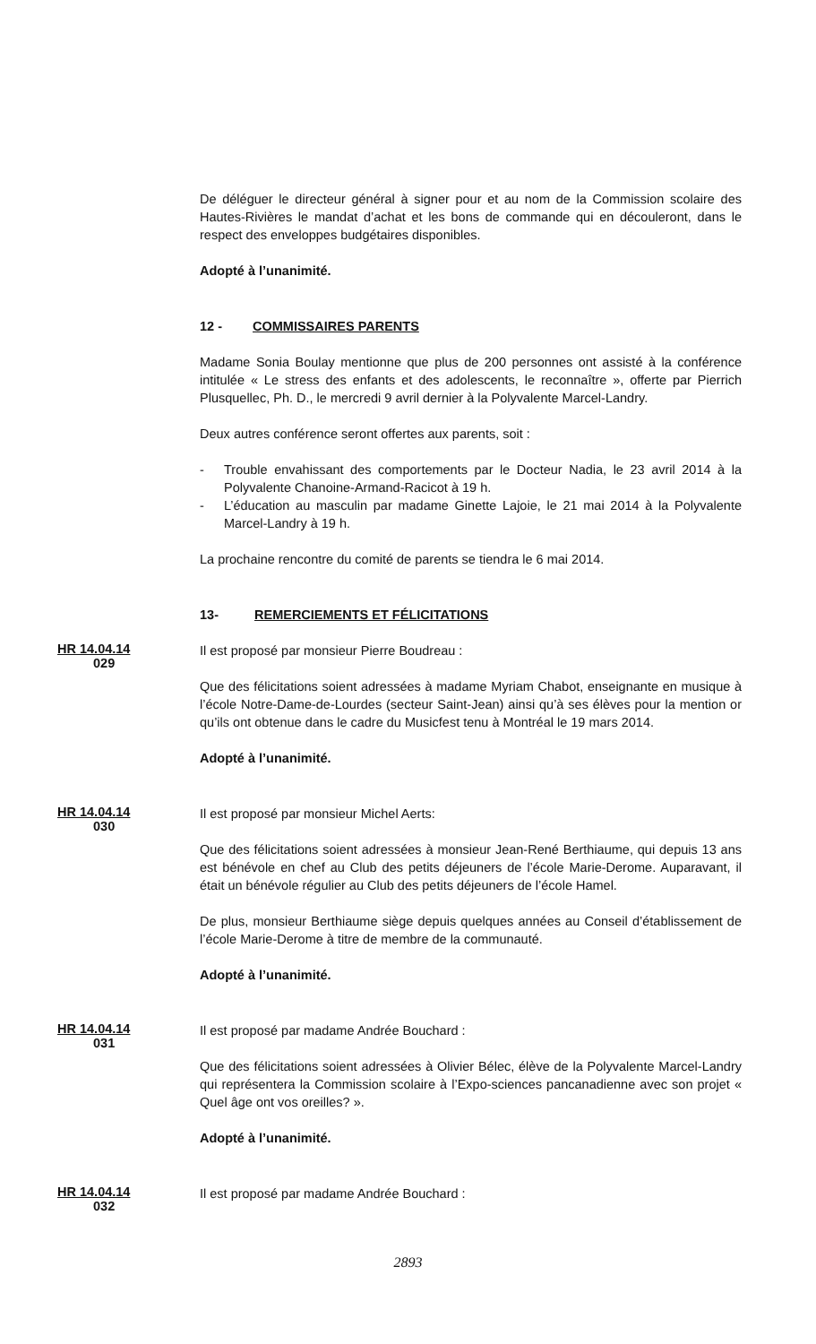De déléguer le directeur général à signer pour et au nom de la Commission scolaire des Hautes-Rivières le mandat d’achat et les bons de commande qui en découleront, dans le respect des enveloppes budgétaires disponibles.
Adopté à l’unanimité.
12 - COMMISSAIRES PARENTS
Madame Sonia Boulay mentionne que plus de 200 personnes ont assisté à la conférence intitulée « Le stress des enfants et des adolescents, le reconnaître », offerte par Pierrich Plusquellec, Ph. D., le mercredi 9 avril dernier à la Polyvalente Marcel-Landry.
Deux autres conférence seront offertes aux parents, soit :
- Trouble envahissant des comportements par le Docteur Nadia, le 23 avril 2014 à la Polyvalente Chanoine-Armand-Racicot à 19 h.
- L’éducation au masculin par madame Ginette Lajoie, le 21 mai 2014 à la Polyvalente Marcel-Landry à 19 h.
La prochaine rencontre du comité de parents se tiendra le 6 mai 2014.
13- REMERCIEMENTS ET FÉLICITATIONS
HR 14.04.14
029
Il est proposé par monsieur Pierre Boudreau :
Que des félicitations soient adressées à madame Myriam Chabot, enseignante en musique à l’école Notre-Dame-de-Lourdes (secteur Saint-Jean) ainsi qu’à ses élèves pour la mention or qu’ils ont obtenue dans le cadre du Musicfest tenu à Montréal le 19 mars 2014.
Adopté à l’unanimité.
HR 14.04.14
030
Il est proposé par monsieur Michel Aerts:
Que des félicitations soient adressées à monsieur Jean-René Berthiaume, qui depuis 13 ans est bénévole en chef au Club des petits déjeuners de l’école Marie-Derome. Auparavant, il était un bénévole régulier au Club des petits déjeuners de l’école Hamel.
De plus, monsieur Berthiaume siège depuis quelques années au Conseil d’établissement de l’école Marie-Derome à titre de membre de la communauté.
Adopté à l’unanimité.
HR 14.04.14
031
Il est proposé par madame Andrée Bouchard :
Que des félicitations soient adressées à Olivier Bélec, élève de la Polyvalente Marcel-Landry qui représentera la Commission scolaire à l’Expo-sciences pancanadienne avec son projet « Quel âge ont vos oreilles? ».
Adopté à l’unanimité.
HR 14.04.14
032
Il est proposé par madame Andrée Bouchard :
2893